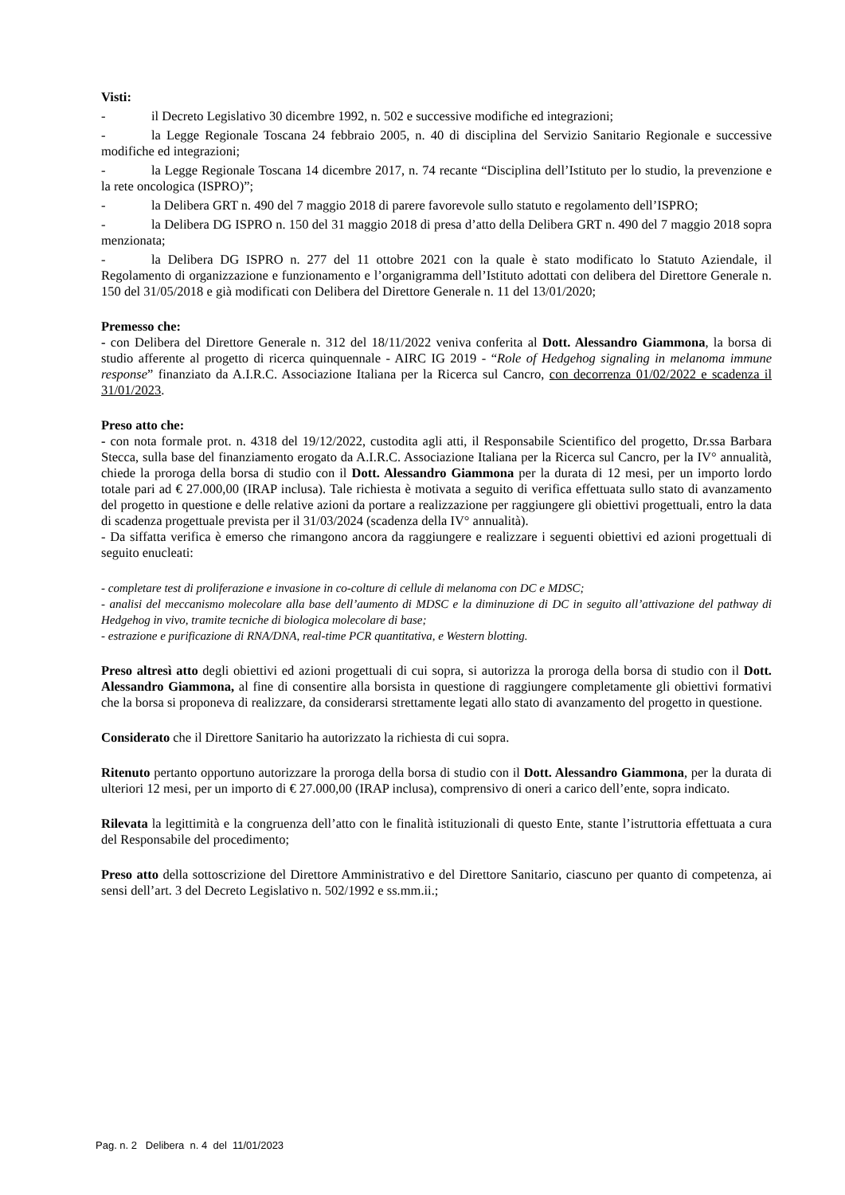Visti:
- il Decreto Legislativo 30 dicembre 1992, n. 502 e successive modifiche ed integrazioni;
- la Legge Regionale Toscana 24 febbraio 2005, n. 40 di disciplina del Servizio Sanitario Regionale e successive modifiche ed integrazioni;
- la Legge Regionale Toscana 14 dicembre 2017, n. 74 recante “Disciplina dell’Istituto per lo studio, la prevenzione e la rete oncologica (ISPRO)”;
- la Delibera GRT n. 490 del 7 maggio 2018 di parere favorevole sullo statuto e regolamento dell’ISPRO;
- la Delibera DG ISPRO n. 150 del 31 maggio 2018 di presa d’atto della Delibera GRT n. 490 del 7 maggio 2018 sopra menzionata;
- la Delibera DG ISPRO n. 277 del 11 ottobre 2021 con la quale è stato modificato lo Statuto Aziendale, il Regolamento di organizzazione e funzionamento e l’organigramma dell’Istituto adottati con delibera del Direttore Generale n. 150 del 31/05/2018 e già modificati con Delibera del Direttore Generale n. 11 del 13/01/2020;
Premesso che:
- con Delibera del Direttore Generale n. 312 del 18/11/2022 veniva conferita al Dott. Alessandro Giammona, la borsa di studio afferente al progetto di ricerca quinquennale - AIRC IG 2019 - “Role of Hedgehog signaling in melanoma immune response” finanziato da A.I.R.C. Associazione Italiana per la Ricerca sul Cancro, con decorrenza 01/02/2022 e scadenza il 31/01/2023.
Preso atto che:
- con nota formale prot. n. 4318 del 19/12/2022, custodita agli atti, il Responsabile Scientifico del progetto, Dr.ssa Barbara Stecca, sulla base del finanziamento erogato da A.I.R.C. Associazione Italiana per la Ricerca sul Cancro, per la IV° annualità, chiede la proroga della borsa di studio con il Dott. Alessandro Giammona per la durata di 12 mesi, per un importo lordo totale pari ad € 27.000,00 (IRAP inclusa). Tale richiesta è motivata a seguito di verifica effettuata sullo stato di avanzamento del progetto in questione e delle relative azioni da portare a realizzazione per raggiungere gli obiettivi progettuali, entro la data di scadenza progettuale prevista per il 31/03/2024 (scadenza della IV° annualità).
- Da siffatta verifica è emerso che rimangono ancora da raggiungere e realizzare i seguenti obiettivi ed azioni progettuali di seguito enucleati:
- completare test di proliferazione e invasione in co-colture di cellule di melanoma con DC e MDSC;
- analisi del meccanismo molecolare alla base dell’aumento di MDSC e la diminuzione di DC in seguito all’attivazione del pathway di Hedgehog in vivo, tramite tecniche di biologica molecolare di base;
- estrazione e purificazione di RNA/DNA, real-time PCR quantitativa, e Western blotting.
Preso altresì atto degli obiettivi ed azioni progettuali di cui sopra, si autorizza la proroga della borsa di studio con il Dott. Alessandro Giammona, al fine di consentire alla borsista in questione di raggiungere completamente gli obiettivi formativi che la borsa si proponeva di realizzare, da considerarsi strettamente legati allo stato di avanzamento del progetto in questione.
Considerato che il Direttore Sanitario ha autorizzato la richiesta di cui sopra.
Ritenuto pertanto opportuno autorizzare la proroga della borsa di studio con il Dott. Alessandro Giammona, per la durata di ulteriori 12 mesi, per un importo di € 27.000,00 (IRAP inclusa), comprensivo di oneri a carico dell’ente, sopra indicato.
Rilevata la legittimità e la congruenza dell’atto con le finalità istituzionali di questo Ente, stante l’istruttoria effettuata a cura del Responsabile del procedimento;
Preso atto della sottoscrizione del Direttore Amministrativo e del Direttore Sanitario, ciascuno per quanto di competenza, ai sensi dell’art. 3 del Decreto Legislativo n. 502/1992 e ss.mm.ii.;
Pag. n. 2 Delibera n. 4 del 11/01/2023